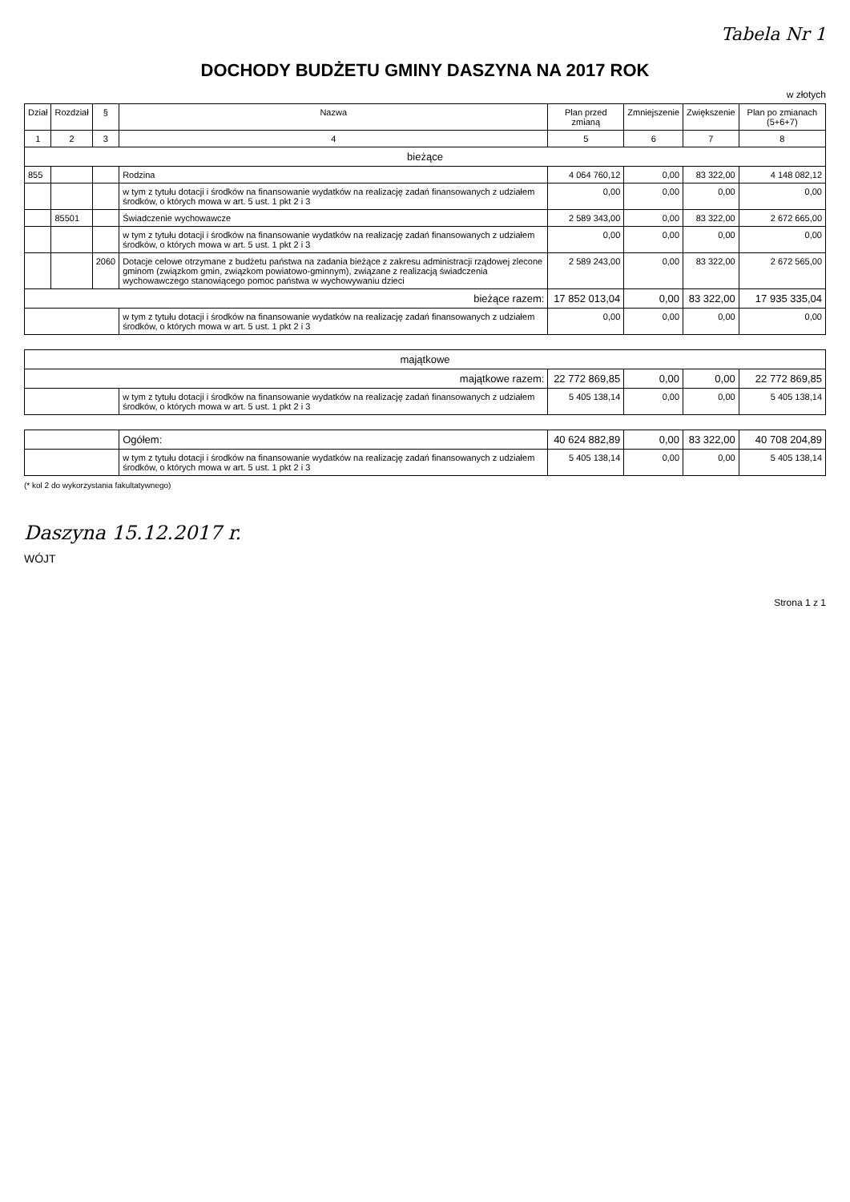Tabela Nr 1
DOCHODY BUDŻETU GMINY DASZYNA NA 2017 ROK
w złotych
| Dział | Rozdział | § | Nazwa | Plan przed zmianą | Zmniejszenie | Zwiększenie | Plan po zmianach (5+6+7) |
| --- | --- | --- | --- | --- | --- | --- | --- |
| 1 | 2 | 3 | 4 | 5 | 6 | 7 | 8 |
| bieżące | | | | | | | |
| 855 | | | Rodzina | 4 064 760,12 | 0,00 | 83 322,00 | 4 148 082,12 |
| | | | w tym z tytułu dotacji i środków na finansowanie wydatków na realizację zadań finansowanych z udziałem środków, o których mowa w art. 5 ust. 1 pkt 2 i 3 | 0,00 | 0,00 | 0,00 | 0,00 |
| | 85501 | | Świadczenie wychowawcze | 2 589 343,00 | 0,00 | 83 322,00 | 2 672 665,00 |
| | | | w tym z tytułu dotacji i środków na finansowanie wydatków na realizację zadań finansowanych z udziałem środków, o których mowa w art. 5 ust. 1 pkt 2 i 3 | 0,00 | 0,00 | 0,00 | 0,00 |
| | | 2060 | Dotacje celowe otrzymane z budżetu państwa na zadania bieżące z zakresu administracji rządowej zlecone gminom (związkom gmin, związkom powiatowo-gminnym), związane z realizacją świadczenia wychowawczego stanowiącego pomoc państwa w wychowywaniu dzieci | 2 589 243,00 | 0,00 | 83 322,00 | 2 672 565,00 |
| bieżące razem: | | | | 17 852 013,04 | 0,00 | 83 322,00 | 17 935 335,04 |
| | | | w tym z tytułu dotacji i środków na finansowanie wydatków na realizację zadań finansowanych z udziałem środków, o których mowa w art. 5 ust. 1 pkt 2 i 3 | 0,00 | 0,00 | 0,00 | 0,00 |
| majątkowe | | | | | | | |
| majątkowe razem: | | | | 22 772 869,85 | 0,00 | 0,00 | 22 772 869,85 |
| | | | w tym z tytułu dotacji i środków na finansowanie wydatków na realizację zadań finansowanych z udziałem środków, o których mowa w art. 5 ust. 1 pkt 2 i 3 | 5 405 138,14 | 0,00 | 0,00 | 5 405 138,14 |
| | | | Ogółem: | 40 624 882,89 | 0,00 | 83 322,00 | 40 708 204,89 |
| | | | w tym z tytułu dotacji i środków na finansowanie wydatków na realizację zadań finansowanych z udziałem środków, o których mowa w art. 5 ust. 1 pkt 2 i 3 | 5 405 138,14 | 0,00 | 0,00 | 5 405 138,14 |
(* kol 2 do wykorzystania fakultatywnego)
Daszyna 15.12.2017 r.
WÓJT
Strona 1 z 1